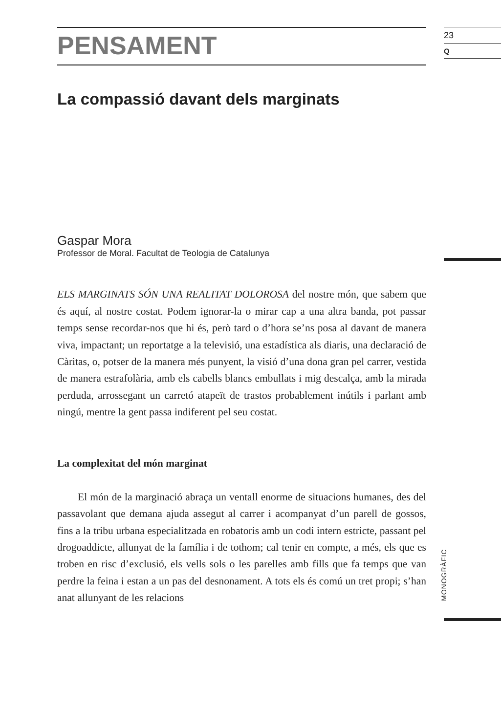PENSAMENT
La compassió davant dels marginats
Gaspar Mora
Professor de Moral. Facultat de Teologia de Catalunya
ELS MARGINATS SÓN UNA REALITAT DOLOROSA del nostre món, que sabem que és aquí, al nostre costat. Podem ignorar-la o mirar cap a una altra banda, pot passar temps sense recordar-nos que hi és, però tard o d’hora se’ns posa al davant de manera viva, impactant; un reportatge a la televisió, una estadística als diaris, una declaració de Càritas, o, potser de la manera més punyent, la visió d’una dona gran pel carrer, vestida de manera estrafolària, amb els cabells blancs embullats i mig descalça, amb la mirada perduda, arrossegant un carretó atapeït de trastos probablement inútils i parlant amb ningú, mentre la gent passa indiferent pel seu costat.
La complexitat del món marginat
El món de la marginació abraça un ventall enorme de situacions humanes, des del passavolant que demana ajuda assegut al carrer i acompanyat d’un parell de gossos, fins a la tribu urbana especialitzada en robatoris amb un codi intern estricte, passant pel drogoaddicte, allunyat de la família i de tothom; cal tenir en compte, a més, els que es troben en risc d’exclusió, els vells sols o les parelles amb fills que fa temps que van perdre la feina i estan a un pas del desnonament. A tots els és comú un tret propi; s’han anat allunyant de les relacions
23
Q
MONOGRÀFIC